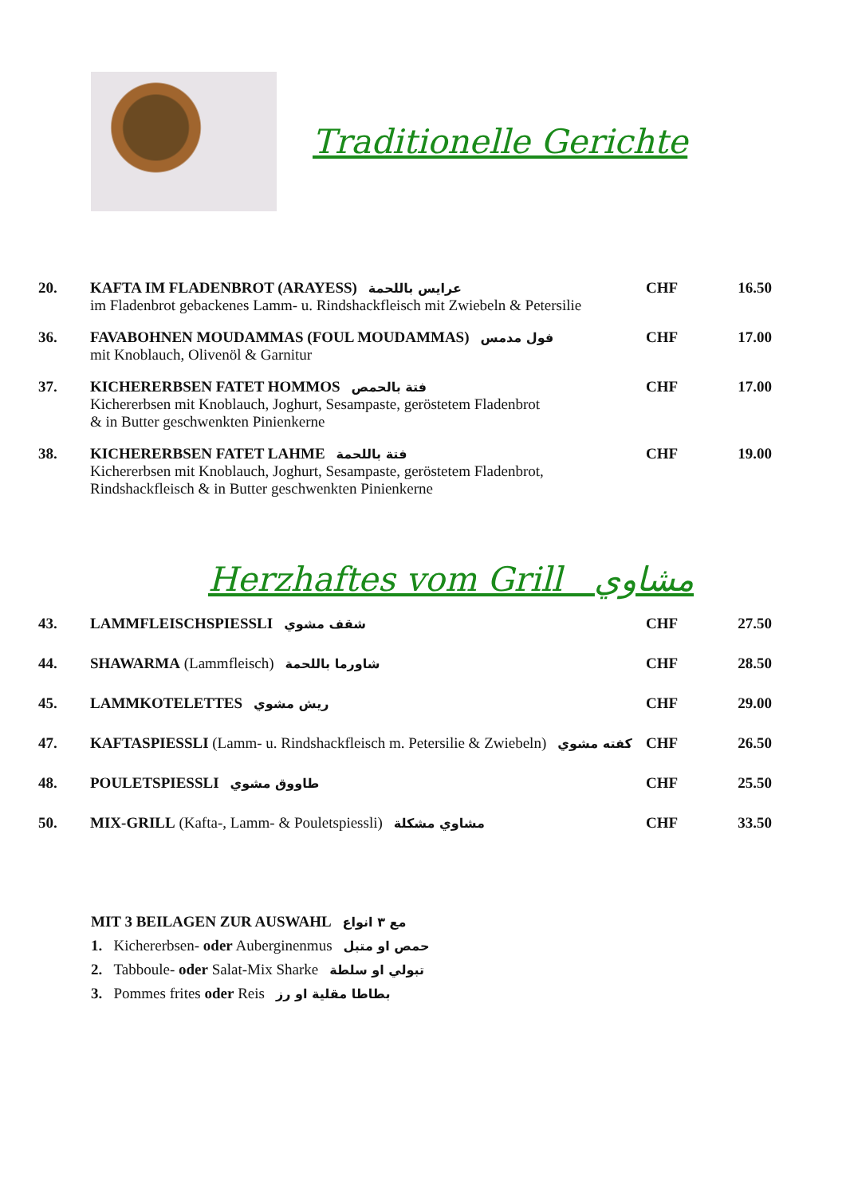Traditionelle Gerichte
| 20. | KAFTA IM FLADENBROT (ARAYESS) عرايس باللحمة im Fladenbrot gebackenes Lamm- u. Rindshackfleisch mit Zwiebeln & Petersilie | CHF | 16.50 |
| 36. | FAVABOHNEN MOUDAMMAS (FOUL MOUDAMMAS) فول مدمس mit Knoblauch, Olivenöl & Garnitur | CHF | 17.00 |
| 37. | KICHERERBSEN FATET HOMMOS فتة بالحمص Kichererbsen mit Knoblauch, Joghurt, Sesampaste, geröstetem Fladenbrot & in Butter geschwenkten Pinienkerne | CHF | 17.00 |
| 38. | KICHERERBSEN FATET LAHME فتة باللحمة Kichererbsen mit Knoblauch, Joghurt, Sesampaste, geröstetem Fladenbrot, Rindshackfleisch & in Butter geschwenkten Pinienkerne | CHF | 19.00 |
Herzhaftes vom Grill مشاوي
| 43. | LAMMFLEISCHSPIESSLI شقف مشوي | CHF | 27.50 |
| 44. | SHAWARMA (Lammfleisch) شاورما باللحمة | CHF | 28.50 |
| 45. | LAMMKOTELETTES ريش مشوي | CHF | 29.00 |
| 47. | KAFTASPIESSLI (Lamm- u. Rindshackfleisch m. Petersilie & Zwiebeln) كفته مشوي | CHF | 26.50 |
| 48. | POULETSPIESSLI طاووق مشوي | CHF | 25.50 |
| 50. | MIX-GRILL (Kafta-, Lamm- & Pouletspiessli) مشاوي مشكلة | CHF | 33.50 |
MIT 3 BEILAGEN ZUR AUSWAHL مع ٣ انواع
1. Kichererbsen- oder Auberginenmus حمص او متبل
2. Tabboule- oder Salat-Mix Sharke تبولي او سلطة
3. Pommes frites oder Reis بطاطا مقلية او رز